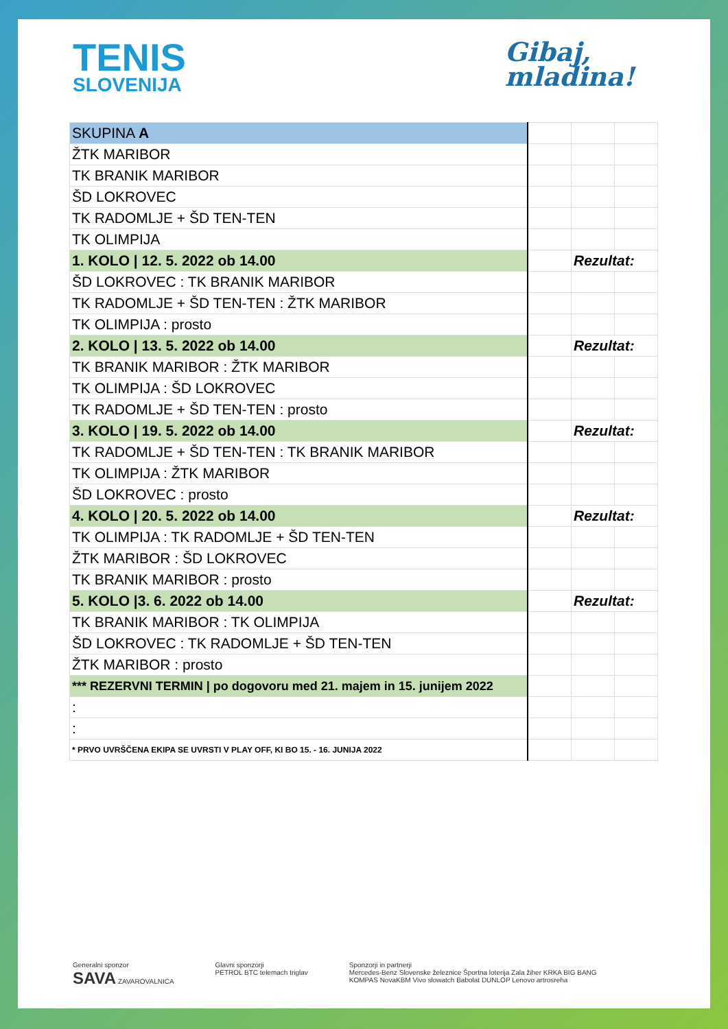TENIS
SLOVENIJA
Gibaj,
mladina!
| SKUPINA A | | | |
| ŽTK MARIBOR | | | |
| TK BRANIK MARIBOR | | | |
| ŠD LOKROVEC | | | |
| TK RADOMLJE + ŠD TEN-TEN | | | |
| TK OLIMPIJA | | | |
| 1. KOLO / 12. 5. 2022 ob 14.00 | | Rezultat: | |
| ŠD LOKROVEC : TK BRANIK MARIBOR | | | |
| TK RADOMLJE + ŠD TEN-TEN : ŽTK MARIBOR | | | |
| TK OLIMPIJA : prosto | | | |
| 2. KOLO / 13. 5. 2022 ob 14.00 | | Rezultat: | |
| TK BRANIK MARIBOR : ŽTK MARIBOR | | | |
| TK OLIMPIJA : ŠD LOKROVEC | | | |
| TK RADOMLJE + ŠD TEN-TEN : prosto | | | |
| 3. KOLO / 19. 5. 2022 ob 14.00 | | Rezultat: | |
| TK RADOMLJE + ŠD TEN-TEN : TK BRANIK MARIBOR | | | |
| TK OLIMPIJA : ŽTK MARIBOR | | | |
| ŠD LOKROVEC : prosto | | | |
| 4. KOLO / 20. 5. 2022 ob 14.00 | | Rezultat: | |
| TK OLIMPIJA : TK RADOMLJE + ŠD TEN-TEN | | | |
| ŽTK MARIBOR : ŠD LOKROVEC | | | |
| TK BRANIK MARIBOR : prosto | | | |
| 5. KOLO /3. 6. 2022 ob 14.00 | | Rezultat: | |
| TK BRANIK MARIBOR : TK OLIMPIJA | | | |
| ŠD LOKROVEC : TK RADOMLJE + ŠD TEN-TEN | | | |
| ŽTK MARIBOR : prosto | | | |
| *** REZERVNI TERMIN / po dogovoru med 21. majem in 15. junijem 2022 | | | |
| : | | | |
| : | | | |
| * PRVO UVRŠČENA EKIPA SE UVRSTI V PLAY OFF, KI BO 15. - 16. JUNIJA 2022 | | | |
Generalni sponzor
SAVA ZAVAROVALNICA
Glavni sponzorji
PETROL BTC telemach triglav
Sponzorji in partnerji
Mercedes-Benz Slovenske železnice Športna loterija Zala žiher KRKA BIG BANG
KOMPAS NovaKBM Vivo slowatch Babolat DUNLOP Lenovo artrosreha